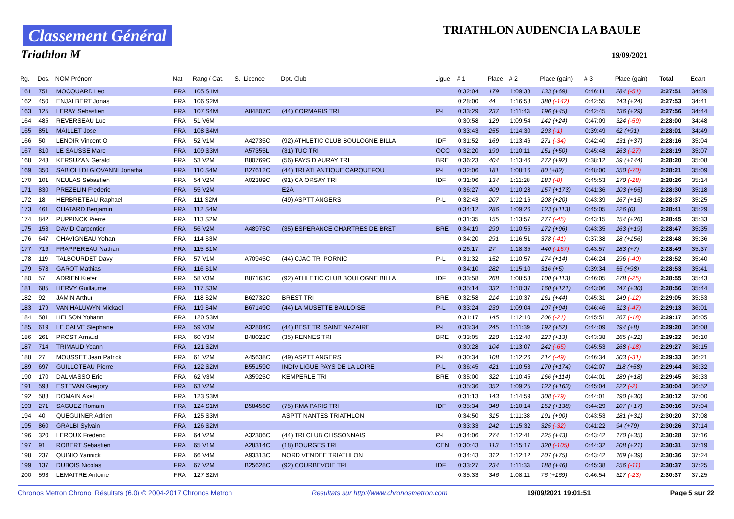Classement Général
Triathlon M
TRIATHLON AUDENCIA LA BAULE
19/09/2021
| Rg. | Dos. | NOM Prénom | Nat. | Rang / Cat. | S. | Licence | Dpt. Club | Ligue | # 1 | Place | # 2 | Place (gain) | # 3 | Place (gain) | Total | Ecart |
| --- | --- | --- | --- | --- | --- | --- | --- | --- | --- | --- | --- | --- | --- | --- | --- | --- |
| 161 | 751 | MOCQUARD Leo | FRA | 105 S1M | | | | | 0:32:04 | 179 | 1:09:38 | 133 (+69) | 0:46:11 | 284 (-51) | 2:27:51 | 34:39 |
| 162 | 450 | ENJALBERT Jonas | FRA | 106 S2M | | | | | 0:28:00 | 44 | 1:16:58 | 380 (-142) | 0:42:55 | 143 (+24) | 2:27:53 | 34:41 |
| 163 | 125 | LERAY Sebastien | FRA | 107 S4M | | A84807C | (44) CORMARIS TRI | P-L | 0:33:29 | 237 | 1:11:43 | 196 (+45) | 0:42:45 | 136 (+29) | 2:27:56 | 34:44 |
| 164 | 485 | REVERSEAU Luc | FRA | 51 V6M | | | | | 0:30:58 | 129 | 1:09:54 | 142 (+24) | 0:47:09 | 324 (-59) | 2:28:00 | 34:48 |
| 165 | 851 | MAILLET Jose | FRA | 108 S4M | | | | | 0:33:43 | 255 | 1:14:30 | 293 (-1) | 0:39:49 | 62 (+91) | 2:28:01 | 34:49 |
| 166 | 50 | LENOIR Vincent O | FRA | 52 V1M | | A42735C | (92) ATHLETIC CLUB BOULOGNE BILLA | IDF | 0:31:52 | 169 | 1:13:46 | 271 (-34) | 0:42:40 | 131 (+37) | 2:28:16 | 35:04 |
| 167 | 810 | LE SAUSSE Marc | FRA | 109 S3M | | A57355L | (31) TUC TRI | OCC | 0:32:20 | 190 | 1:10:11 | 151 (+50) | 0:45:48 | 263 (-27) | 2:28:19 | 35:07 |
| 168 | 243 | KERSUZAN Gerald | FRA | 53 V2M | | B80769C | (56) PAYS D AURAY TRI | BRE | 0:36:23 | 404 | 1:13:46 | 272 (+92) | 0:38:12 | 39 (+144) | 2:28:20 | 35:08 |
| 169 | 350 | SABIOLI DI GIOVANNI Jonatha | FRA | 110 S4M | | B27612C | (44) TRI ATLANTIQUE CARQUEFOU | P-L | 0:32:06 | 181 | 1:08:16 | 80 (+82) | 0:48:00 | 350 (-70) | 2:28:21 | 35:09 |
| 170 | 101 | NEULAS Sebastien | FRA | 54 V2M | | A02389C | (91) CA ORSAY TRI | IDF | 0:31:06 | 134 | 1:11:28 | 183 (-8) | 0:45:53 | 270 (-28) | 2:28:26 | 35:14 |
| 171 | 830 | PREZELIN Frederic | FRA | 55 V2M | | | E2A | | 0:36:27 | 409 | 1:10:28 | 157 (+173) | 0:41:36 | 103 (+65) | 2:28:30 | 35:18 |
| 172 | 18 | HERBRETEAU Raphael | FRA | 111 S2M | | | (49) ASPTT ANGERS | P-L | 0:32:43 | 207 | 1:12:16 | 208 (+20) | 0:43:39 | 167 (+15) | 2:28:37 | 35:25 |
| 173 | 461 | CHATARD Benjamin | FRA | 112 S4M | | | | | 0:34:12 | 286 | 1:09:26 | 123 (+113) | 0:45:05 | 226 (0) | 2:28:41 | 35:29 |
| 174 | 842 | PUPPINCK Pierre | FRA | 113 S2M | | | | | 0:31:35 | 155 | 1:13:57 | 277 (-45) | 0:43:15 | 154 (+26) | 2:28:45 | 35:33 |
| 175 | 153 | DAVID Carpentier | FRA | 56 V2M | | A48975C | (35) ESPERANCE CHARTRES DE BRET | BRE | 0:34:19 | 290 | 1:10:55 | 172 (+96) | 0:43:35 | 163 (+19) | 2:28:47 | 35:35 |
| 176 | 647 | CHAVIGNEAU Yohan | FRA | 114 S3M | | | | | 0:34:20 | 291 | 1:16:51 | 378 (-41) | 0:37:38 | 28 (+156) | 2:28:48 | 35:36 |
| 177 | 716 | FRAPPEREAU Nathan | FRA | 115 S1M | | | | | 0:26:17 | 27 | 1:18:35 | 440 (-157) | 0:43:57 | 183 (+7) | 2:28:49 | 35:37 |
| 178 | 119 | TALBOURDET Davy | FRA | 57 V1M | | A70945C | (44) CJAC TRI PORNIC | P-L | 0:31:32 | 152 | 1:10:57 | 174 (+14) | 0:46:24 | 296 (-40) | 2:28:52 | 35:40 |
| 179 | 578 | GAROT Mathias | FRA | 116 S1M | | | | | 0:34:10 | 282 | 1:15:10 | 316 (+5) | 0:39:34 | 55 (+98) | 2:28:53 | 35:41 |
| 180 | 57 | ADRIEN Kiefer | FRA | 58 V3M | | B87163C | (92) ATHLETIC CLUB BOULOGNE BILLA | IDF | 0:33:58 | 268 | 1:08:53 | 100 (+113) | 0:46:05 | 278 (-25) | 2:28:55 | 35:43 |
| 181 | 685 | HERVY Guillaume | FRA | 117 S3M | | | | | 0:35:14 | 332 | 1:10:37 | 160 (+121) | 0:43:06 | 147 (+30) | 2:28:56 | 35:44 |
| 182 | 92 | JAMIN Arthur | FRA | 118 S2M | | B62732C | BREST TRI | BRE | 0:32:58 | 214 | 1:10:37 | 161 (+44) | 0:45:31 | 249 (-12) | 2:29:05 | 35:53 |
| 183 | 179 | VAN HALUWYN Mickael | FRA | 119 S4M | | B67149C | (44) LA MUSETTE BAULOISE | P-L | 0:33:24 | 230 | 1:09:04 | 107 (+94) | 0:46:46 | 313 (-47) | 2:29:13 | 36:01 |
| 184 | 581 | HELSON Yohann | FRA | 120 S3M | | | | | 0:31:17 | 145 | 1:12:10 | 206 (-21) | 0:45:51 | 267 (-18) | 2:29:17 | 36:05 |
| 185 | 619 | LE CALVE Stephane | FRA | 59 V3M | | A32804C | (44) BEST TRI SAINT NAZAIRE | P-L | 0:33:34 | 245 | 1:11:39 | 192 (+52) | 0:44:09 | 194 (+8) | 2:29:20 | 36:08 |
| 186 | 261 | PROST Arnaud | FRA | 60 V3M | | B48022C | (35) RENNES TRI | BRE | 0:33:05 | 220 | 1:12:40 | 223 (+13) | 0:43:38 | 165 (+21) | 2:29:22 | 36:10 |
| 187 | 714 | TRIMAUD Yoann | FRA | 121 S2M | | | | | 0:30:28 | 104 | 1:13:07 | 242 (-65) | 0:45:53 | 268 (-18) | 2:29:27 | 36:15 |
| 188 | 27 | MOUSSET Jean Patrick | FRA | 61 V2M | | A45638C | (49) ASPTT ANGERS | P-L | 0:30:34 | 108 | 1:12:26 | 214 (-49) | 0:46:34 | 303 (-31) | 2:29:33 | 36:21 |
| 189 | 697 | GUILLOTEAU Pierre | FRA | 122 S2M | | B55159C | INDIV LIGUE PAYS DE LA LOIRE | P-L | 0:36:45 | 421 | 1:10:53 | 170 (+174) | 0:42:07 | 118 (+58) | 2:29:44 | 36:32 |
| 190 | 170 | DALMASSO Eric | FRA | 62 V3M | | A35925C | KEMPERLE TRI | BRE | 0:35:00 | 322 | 1:10:45 | 166 (+114) | 0:44:01 | 189 (+18) | 2:29:45 | 36:33 |
| 191 | 598 | ESTEVAN Gregory | FRA | 63 V2M | | | | | 0:35:36 | 352 | 1:09:25 | 122 (+163) | 0:45:04 | 222 (-2) | 2:30:04 | 36:52 |
| 192 | 588 | DOMAIN Axel | FRA | 123 S3M | | | | | 0:31:13 | 143 | 1:14:59 | 308 (-79) | 0:44:01 | 190 (+30) | 2:30:12 | 37:00 |
| 193 | 271 | SAGUEZ Romain | FRA | 124 S1M | | B58456C | (75) RMA PARIS TRI | IDF | 0:35:34 | 348 | 1:10:14 | 152 (+138) | 0:44:29 | 207 (+17) | 2:30:16 | 37:04 |
| 194 | 40 | QUEGUINER Adrien | FRA | 125 S3M | | | ASPTT NANTES TRIATHLON | | 0:34:50 | 315 | 1:11:38 | 191 (+90) | 0:43:53 | 181 (+31) | 2:30:20 | 37:08 |
| 195 | 860 | GRALBI Sylvain | FRA | 126 S2M | | | | | 0:33:33 | 242 | 1:15:32 | 325 (-32) | 0:41:22 | 94 (+79) | 2:30:26 | 37:14 |
| 196 | 320 | LEROUX Frederic | FRA | 64 V2M | | A32306C | (44) TRI CLUB CLISSONNAIS | P-L | 0:34:06 | 274 | 1:12:41 | 225 (+43) | 0:43:42 | 170 (+35) | 2:30:28 | 37:16 |
| 197 | 91 | ROBERT Sebastien | FRA | 65 V1M | | A28314C | (18) BOURGES TRI | CEN | 0:30:43 | 113 | 1:15:17 | 320 (-105) | 0:44:32 | 208 (+21) | 2:30:31 | 37:19 |
| 198 | 237 | QUINIO Yannick | FRA | 66 V4M | | A93313C | NORD VENDEE TRIATHLON | | 0:34:43 | 312 | 1:12:12 | 207 (+75) | 0:43:42 | 169 (+39) | 2:30:36 | 37:24 |
| 199 | 137 | DUBOIS Nicolas | FRA | 67 V2M | | B25628C | (92) COURBEVOIE TRI | IDF | 0:33:27 | 234 | 1:11:33 | 188 (+46) | 0:45:38 | 256 (-11) | 2:30:37 | 37:25 |
| 200 | 593 | LEMAITRE Antoine | FRA | 127 S2M | | | | | 0:35:33 | 346 | 1:08:11 | 76 (+169) | 0:46:54 | 317 (-23) | 2:30:37 | 37:25 |
Chronos Metron Chrono. Résultats (6.0) © 2004-2017 Chronos Metron Resultats sur http://www.chronosmetron.com 19/09/2021 19:01:51 Page 5 sur 22